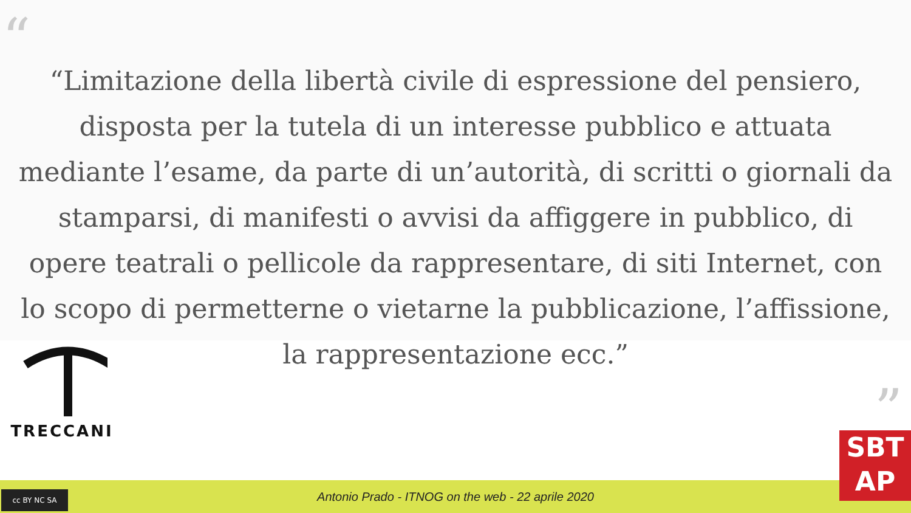“
“Limitazione della libertà civile di espressione del pensiero, disposta per la tutela di un interesse pubblico e attuata mediante l’esame, da parte di un’autorità, di scritti o giornali da stamparsi, di manifesti o avvisi da affiggere in pubblico, di opere teatrali o pellicole da rappresentare, di siti Internet, con lo scopo di permetterne o vietarne la pubblicazione, l’affissione, la rappresentazione ecc.”
”
TRECCANI
Antonio Prado - ITNOG on the web - 22 aprile 2020
cc BY NC SA
SBT
AP